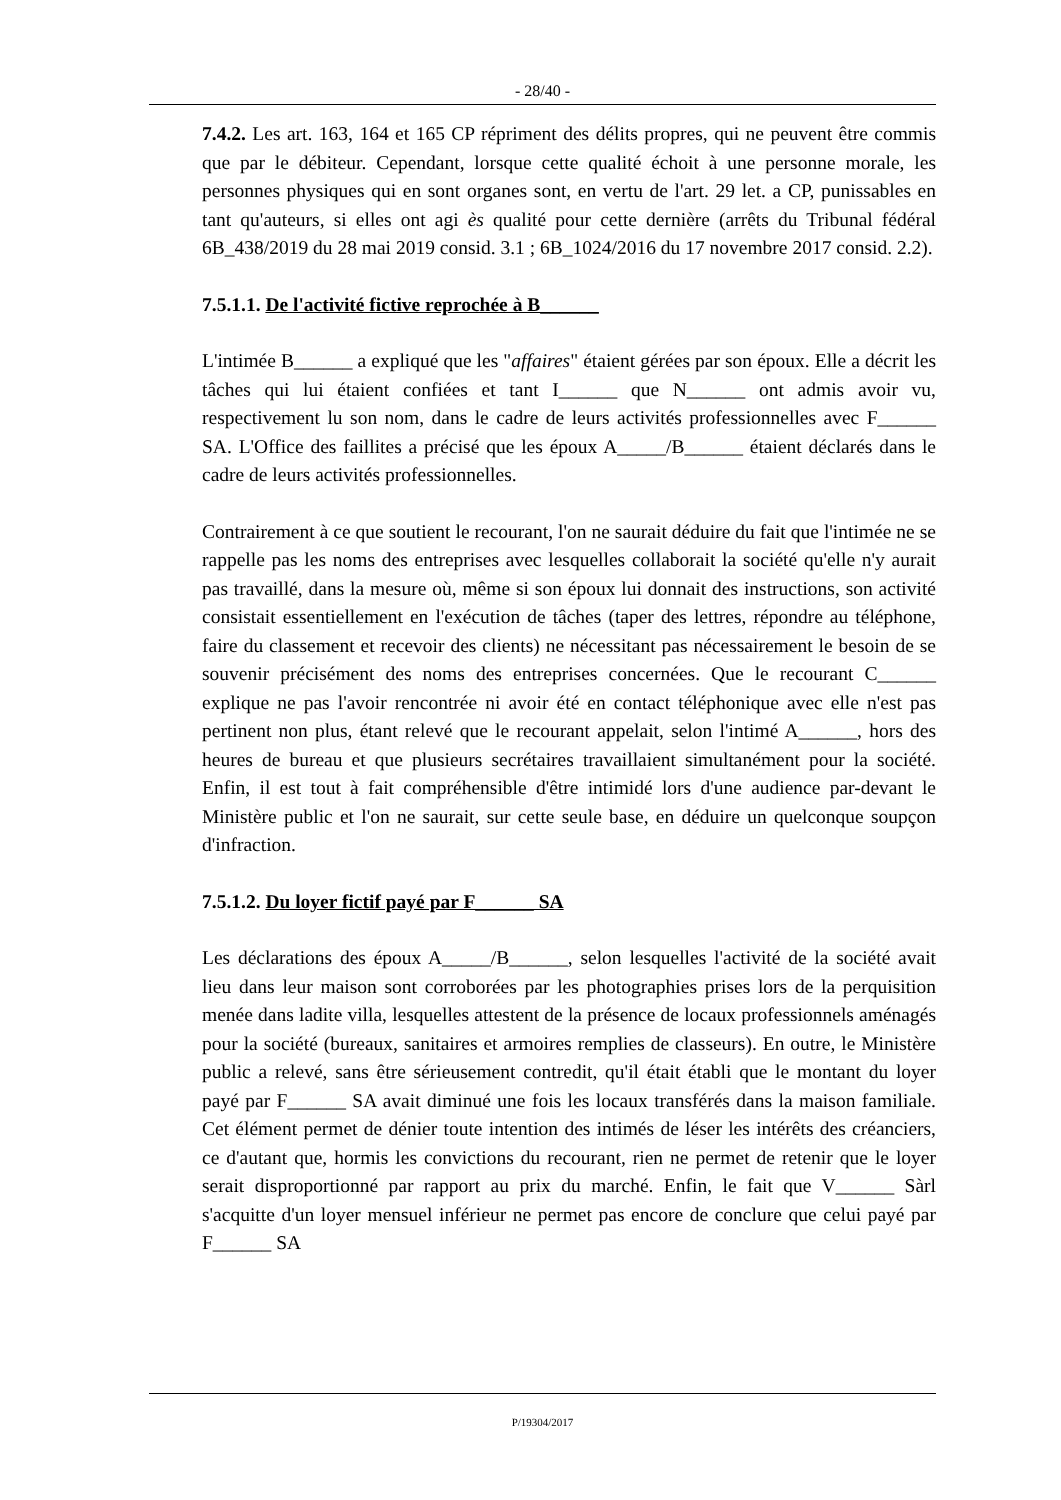- 28/40 -
7.4.2. Les art. 163, 164 et 165 CP répriment des délits propres, qui ne peuvent être commis que par le débiteur. Cependant, lorsque cette qualité échoit à une personne morale, les personnes physiques qui en sont organes sont, en vertu de l'art. 29 let. a CP, punissables en tant qu'auteurs, si elles ont agi ès qualité pour cette dernière (arrêts du Tribunal fédéral 6B_438/2019 du 28 mai 2019 consid. 3.1 ; 6B_1024/2016 du 17 novembre 2017 consid. 2.2).
7.5.1.1. De l'activité fictive reprochée à B______
L'intimée B______ a expliqué que les "affaires" étaient gérées par son époux. Elle a décrit les tâches qui lui étaient confiées et tant I______ que N______ ont admis avoir vu, respectivement lu son nom, dans le cadre de leurs activités professionnelles avec F______ SA. L'Office des faillites a précisé que les époux A_____/B______ étaient déclarés dans le cadre de leurs activités professionnelles.
Contrairement à ce que soutient le recourant, l'on ne saurait déduire du fait que l'intimée ne se rappelle pas les noms des entreprises avec lesquelles collaborait la société qu'elle n'y aurait pas travaillé, dans la mesure où, même si son époux lui donnait des instructions, son activité consistait essentiellement en l'exécution de tâches (taper des lettres, répondre au téléphone, faire du classement et recevoir des clients) ne nécessitant pas nécessairement le besoin de se souvenir précisément des noms des entreprises concernées. Que le recourant C______ explique ne pas l'avoir rencontrée ni avoir été en contact téléphonique avec elle n'est pas pertinent non plus, étant relevé que le recourant appelait, selon l'intimé A______, hors des heures de bureau et que plusieurs secrétaires travaillaient simultanément pour la société. Enfin, il est tout à fait compréhensible d'être intimidé lors d'une audience par-devant le Ministère public et l'on ne saurait, sur cette seule base, en déduire un quelconque soupçon d'infraction.
7.5.1.2. Du loyer fictif payé par F______ SA
Les déclarations des époux A_____/B______, selon lesquelles l'activité de la société avait lieu dans leur maison sont corroborées par les photographies prises lors de la perquisition menée dans ladite villa, lesquelles attestent de la présence de locaux professionnels aménagés pour la société (bureaux, sanitaires et armoires remplies de classeurs). En outre, le Ministère public a relevé, sans être sérieusement contredit, qu'il était établi que le montant du loyer payé par F______ SA avait diminué une fois les locaux transférés dans la maison familiale. Cet élément permet de dénier toute intention des intimés de léser les intérêts des créanciers, ce d'autant que, hormis les convictions du recourant, rien ne permet de retenir que le loyer serait disproportionné par rapport au prix du marché. Enfin, le fait que V______ Sàrl s'acquitte d'un loyer mensuel inférieur ne permet pas encore de conclure que celui payé par F______ SA
P/19304/2017